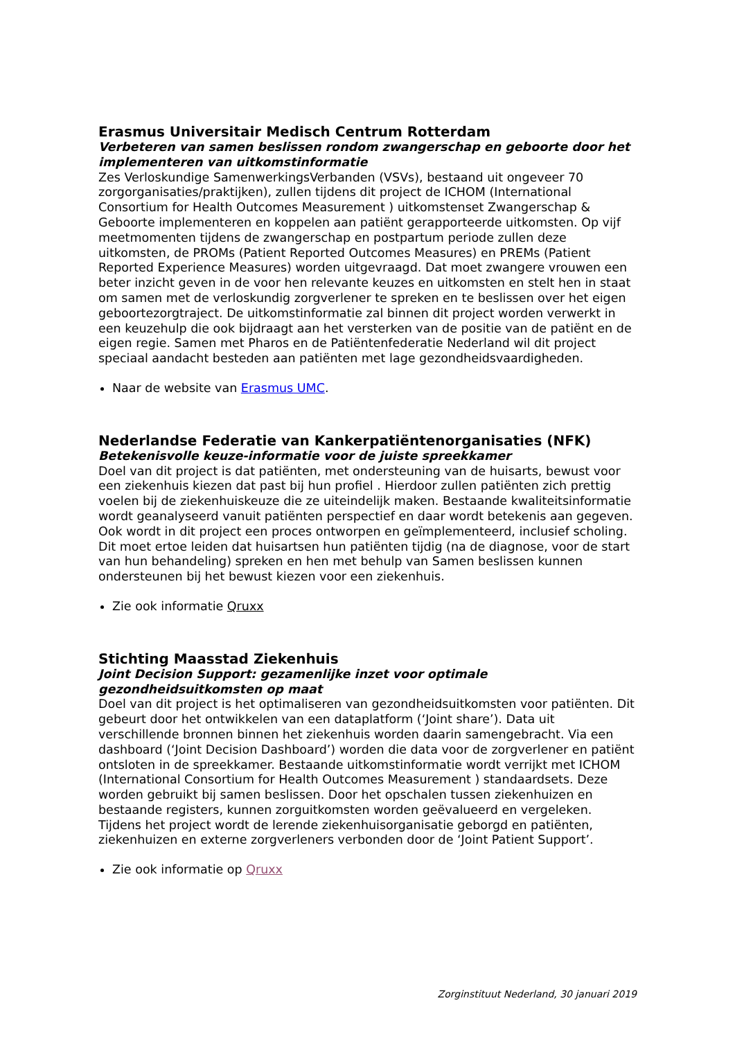Erasmus Universitair Medisch Centrum Rotterdam
Verbeteren van samen beslissen rondom zwangerschap en geboorte door het implementeren van uitkomstinformatie
Zes Verloskundige SamenwerkingsVerbanden (VSVs), bestaand uit ongeveer 70 zorgorganisaties/praktijken), zullen tijdens dit project de ICHOM (International Consortium for Health Outcomes Measurement ) uitkomstenset Zwangerschap & Geboorte implementeren en koppelen aan patiënt gerapporteerde uitkomsten. Op vijf meetmomenten tijdens de zwangerschap en postpartum periode zullen deze uitkomsten, de PROMs (Patient Reported Outcomes Measures) en PREMs (Patient Reported Experience Measures) worden uitgevraagd. Dat moet zwangere vrouwen een beter inzicht geven in de voor hen relevante keuzes en uitkomsten en stelt hen in staat om samen met de verloskundig zorgverlener te spreken en te beslissen over het eigen geboortezorgtraject. De uitkomstinformatie zal binnen dit project worden verwerkt in een keuzehulp die ook bijdraagt aan het versterken van de positie van de patiënt en de eigen regie. Samen met Pharos en de Patiëntenfederatie Nederland wil dit project speciaal aandacht besteden aan patiënten met lage gezondheidsvaardigheden.
Naar de website van Erasmus UMC.
Nederlandse Federatie van Kankerpatiëntenorganisaties (NFK)
Betekenisvolle keuze-informatie voor de juiste spreekkamer
Doel van dit project is dat patiënten, met ondersteuning van de huisarts, bewust voor een ziekenhuis kiezen dat past bij hun profiel . Hierdoor zullen patiënten zich prettig voelen bij de ziekenhuiskeuze die ze uiteindelijk maken. Bestaande kwaliteitsinformatie wordt geanalyseerd vanuit patiënten perspectief en daar wordt betekenis aan gegeven. Ook wordt in dit project een proces ontworpen en geïmplementeerd, inclusief scholing. Dit moet ertoe leiden dat huisartsen hun patiënten tijdig (na de diagnose, voor de start van hun behandeling) spreken en hen met behulp van Samen beslissen kunnen ondersteunen bij het bewust kiezen voor een ziekenhuis.
Zie ook informatie Qruxx
Stichting Maasstad Ziekenhuis
Joint Decision Support: gezamenlijke inzet voor optimale gezondheidsuitkomsten op maat
Doel van dit project is het optimaliseren van gezondheidsuitkomsten voor patiënten. Dit gebeurt door het ontwikkelen van een dataplatform (‘Joint share’). Data uit verschillende bronnen binnen het ziekenhuis worden daarin samengebracht. Via een dashboard (‘Joint Decision Dashboard’) worden die data voor de zorgverlener en patiënt ontsloten in de spreekkamer. Bestaande uitkomstinformatie wordt verrijkt met ICHOM (International Consortium for Health Outcomes Measurement ) standaardsets. Deze worden gebruikt bij samen beslissen. Door het opschalen tussen ziekenhuizen en bestaande registers, kunnen zorguitkomsten worden geëvalueerd en vergeleken. Tijdens het project wordt de lerende ziekenhuisorganisatie geborgd en patiënten, ziekenhuizen en externe zorgverleners verbonden door de ‘Joint Patient Support’.
Zie ook informatie op Qruxx
Zorginstituut Nederland, 30 januari 2019